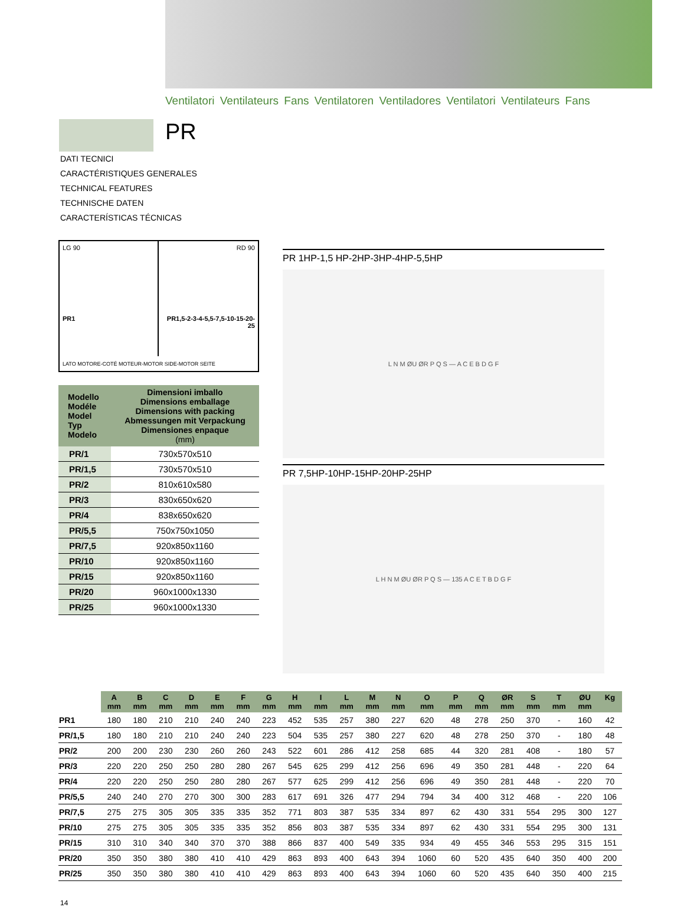Ventilatori Ventilateurs Fans Ventilatoren Ventiladores Ventilatori Ventilateurs Fans
PR
DATI TECNICI
CARACTÉRISTIQUES GENERALES
TECHNICAL FEATURES
TECHNISCHE DATEN
CARACTERÍSTICAS TÉCNICAS
LG 90
PR1
RD 90
PR1,5-2-3-4-5,5-7,5-10-15-20-25
LATO MOTORE-COTÉ MOTEUR-MOTOR SIDE-MOTOR SEITE
| Modello Modéle Model Typ Modelo | Dimensioni imballo Dimensions emballage Dimensions with packing Abmessungen mit Verpackung Dimensiones enpaque (mm) |
| --- | --- |
| PR/1 | 730x570x510 |
| PR/1,5 | 730x570x510 |
| PR/2 | 810x610x580 |
| PR/3 | 830x650x620 |
| PR/4 | 838x650x620 |
| PR/5,5 | 750x750x1050 |
| PR/7,5 | 920x850x1160 |
| PR/10 | 920x850x1160 |
| PR/15 | 920x850x1160 |
| PR/20 | 960x1000x1330 |
| PR/25 | 960x1000x1330 |
PR 1HP-1,5 HP-2HP-3HP-4HP-5,5HP
L N M ØU ØR P Q S — A C E B D G F
PR 7,5HP-10HP-15HP-20HP-25HP
L H N M ØU ØR P Q S — 135 A C E T B D G F
| | A mm | B mm | C mm | D mm | E mm | F mm | G mm | H mm | I mm | L mm | M mm | N mm | O mm | P mm | Q mm | ØR mm | S mm | T mm | ØU mm | Kg |
| --- | --- | --- | --- | --- | --- | --- | --- | --- | --- | --- | --- | --- | --- | --- | --- | --- | --- | --- | --- | --- |
| PR1 | 180 | 180 | 210 | 210 | 240 | 240 | 223 | 452 | 535 | 257 | 380 | 227 | 620 | 48 | 278 | 250 | 370 | - | 160 | 42 |
| PR/1,5 | 180 | 180 | 210 | 210 | 240 | 240 | 223 | 504 | 535 | 257 | 380 | 227 | 620 | 48 | 278 | 250 | 370 | - | 180 | 48 |
| PR/2 | 200 | 200 | 230 | 230 | 260 | 260 | 243 | 522 | 601 | 286 | 412 | 258 | 685 | 44 | 320 | 281 | 408 | - | 180 | 57 |
| PR/3 | 220 | 220 | 250 | 250 | 280 | 280 | 267 | 545 | 625 | 299 | 412 | 256 | 696 | 49 | 350 | 281 | 448 | - | 220 | 64 |
| PR/4 | 220 | 220 | 250 | 250 | 280 | 280 | 267 | 577 | 625 | 299 | 412 | 256 | 696 | 49 | 350 | 281 | 448 | - | 220 | 70 |
| PR/5,5 | 240 | 240 | 270 | 270 | 300 | 300 | 283 | 617 | 691 | 326 | 477 | 294 | 794 | 34 | 400 | 312 | 468 | - | 220 | 106 |
| PR/7,5 | 275 | 275 | 305 | 305 | 335 | 335 | 352 | 771 | 803 | 387 | 535 | 334 | 897 | 62 | 430 | 331 | 554 | 295 | 300 | 127 |
| PR/10 | 275 | 275 | 305 | 305 | 335 | 335 | 352 | 856 | 803 | 387 | 535 | 334 | 897 | 62 | 430 | 331 | 554 | 295 | 300 | 131 |
| PR/15 | 310 | 310 | 340 | 340 | 370 | 370 | 388 | 866 | 837 | 400 | 549 | 335 | 934 | 49 | 455 | 346 | 553 | 295 | 315 | 151 |
| PR/20 | 350 | 350 | 380 | 380 | 410 | 410 | 429 | 863 | 893 | 400 | 643 | 394 | 1060 | 60 | 520 | 435 | 640 | 350 | 400 | 200 |
| PR/25 | 350 | 350 | 380 | 380 | 410 | 410 | 429 | 863 | 893 | 400 | 643 | 394 | 1060 | 60 | 520 | 435 | 640 | 350 | 400 | 215 |
14